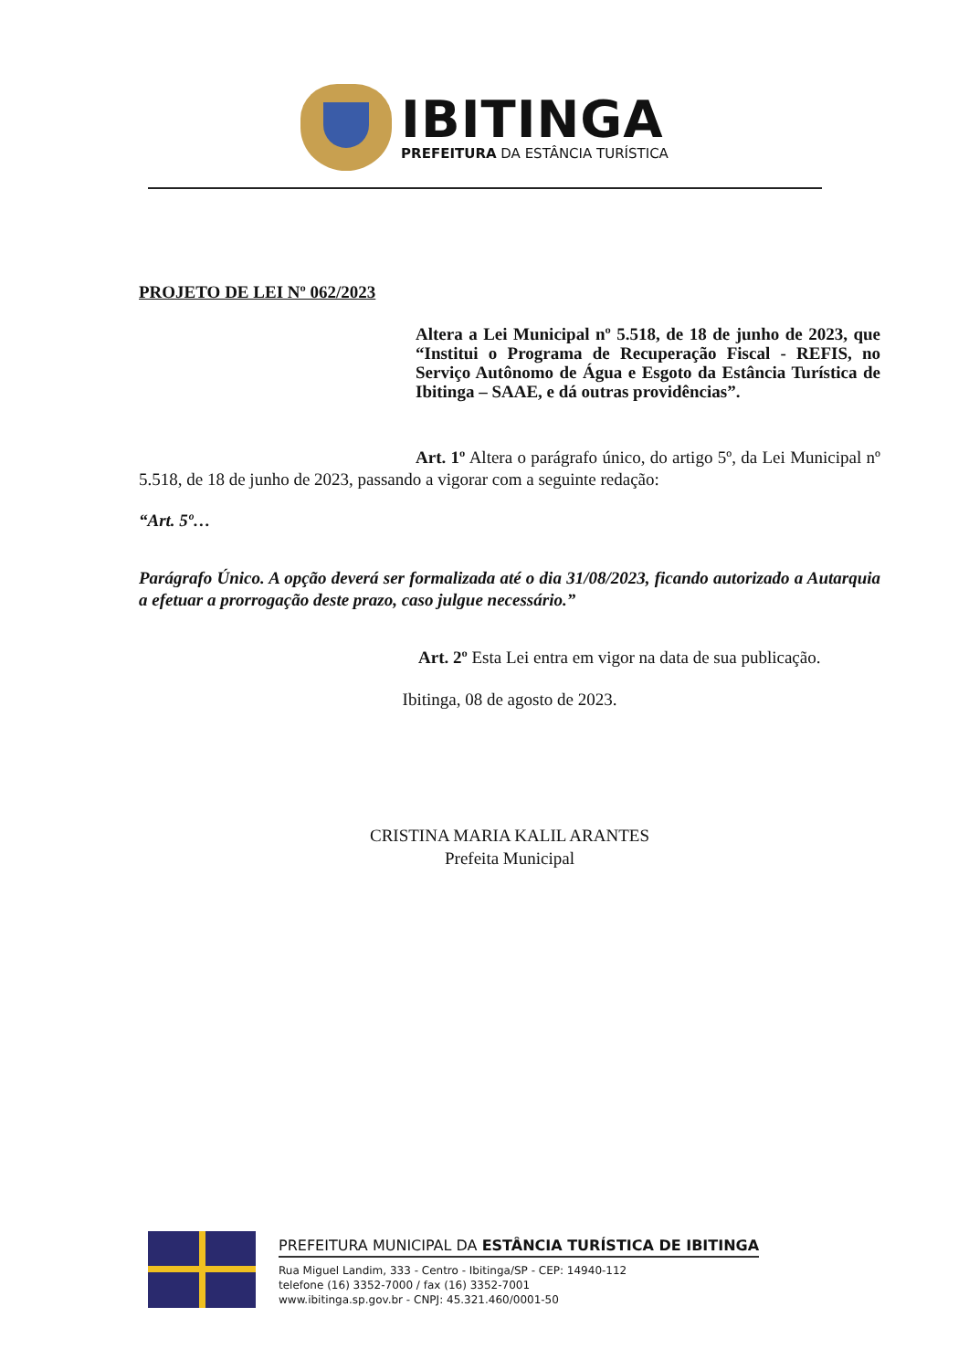IBITINGA
PREFEITURA DA ESTÂNCIA TURÍSTICA
PROJETO DE LEI Nº 062/2023
Altera a Lei Municipal nº 5.518, de 18 de junho de 2023, que “Institui o Programa de Recuperação Fiscal - REFIS, no Serviço Autônomo de Água e Esgoto da Estância Turística de Ibitinga – SAAE, e dá outras providências”.
Art. 1º Altera o parágrafo único, do artigo 5º, da Lei Municipal nº 5.518, de 18 de junho de 2023, passando a vigorar com a seguinte redação:
“Art. 5º…
Parágrafo Único. A opção deverá ser formalizada até o dia 31/08/2023, ficando autorizado a Autarquia a efetuar a prorrogação deste prazo, caso julgue necessário.”
Art. 2º Esta Lei entra em vigor na data de sua publicação.
Ibitinga, 08 de agosto de 2023.
CRISTINA MARIA KALIL ARANTES
Prefeita Municipal
PREFEITURA MUNICIPAL DA ESTÂNCIA TURÍSTICA DE IBITINGA
Rua Miguel Landim, 333 - Centro - Ibitinga/SP - CEP: 14940-112
telefone (16) 3352-7000 / fax (16) 3352-7001
www.ibitinga.sp.gov.br - CNPJ: 45.321.460/0001-50